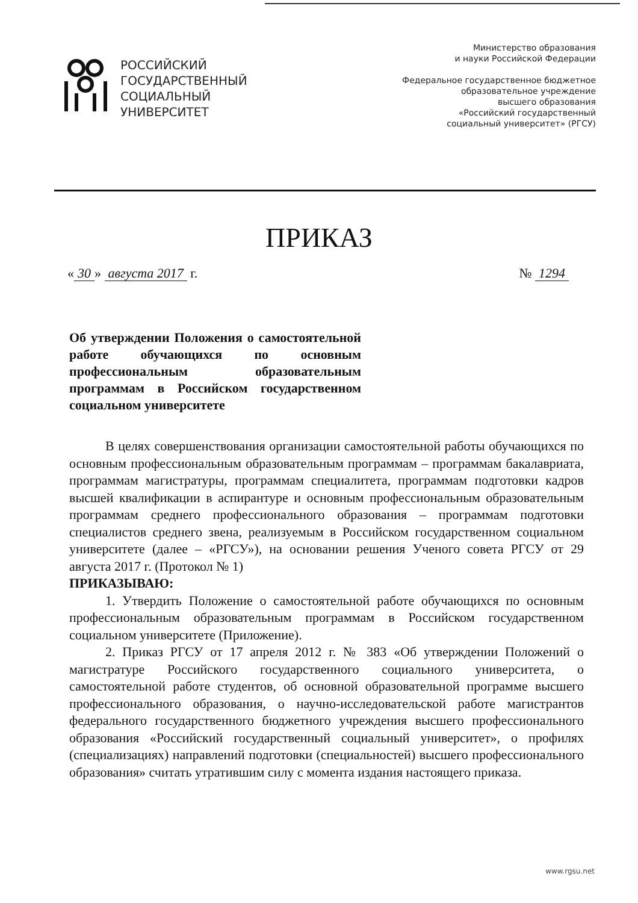РОССИЙСКИЙ
ГОСУДАРСТВЕННЫЙ
СОЦИАЛЬНЫЙ
УНИВЕРСИТЕТ
Министерство образования
и науки Российской Федерации
Федеральное государственное бюджетное
образовательное учреждение
высшего образования
«Российский государственный
социальный университет» (РГСУ)
ПРИКАЗ
« 30 » августа 2017 г. № 1294
Об утверждении Положения о самостоятельной работе обучающихся по основным профессиональным образовательным программам в Российском государственном социальном университете
В целях совершенствования организации самостоятельной работы обучающихся по основным профессиональным образовательным программам – программам бакалавриата, программам магистратуры, программам специалитета, программам подготовки кадров высшей квалификации в аспирантуре и основным профессиональным образовательным программам среднего профессионального образования – программам подготовки специалистов среднего звена, реализуемым в Российском государственном социальном университете (далее – «РГСУ»), на основании решения Ученого совета РГСУ от 29 августа 2017 г. (Протокол № 1)
ПРИКАЗЫВАЮ:
1. Утвердить Положение о самостоятельной работе обучающихся по основным профессиональным образовательным программам в Российском государственном социальном университете (Приложение).
2. Приказ РГСУ от 17 апреля 2012 г. № 383 «Об утверждении Положений о магистратуре Российского государственного социального университета, о самостоятельной работе студентов, об основной образовательной программе высшего профессионального образования, о научно-исследовательской работе магистрантов федерального государственного бюджетного учреждения высшего профессионального образования «Российский государственный социальный университет», о профилях (специализациях) направлений подготовки (специальностей) высшего профессионального образования» считать утратившим силу с момента издания настоящего приказа.
www.rgsu.net